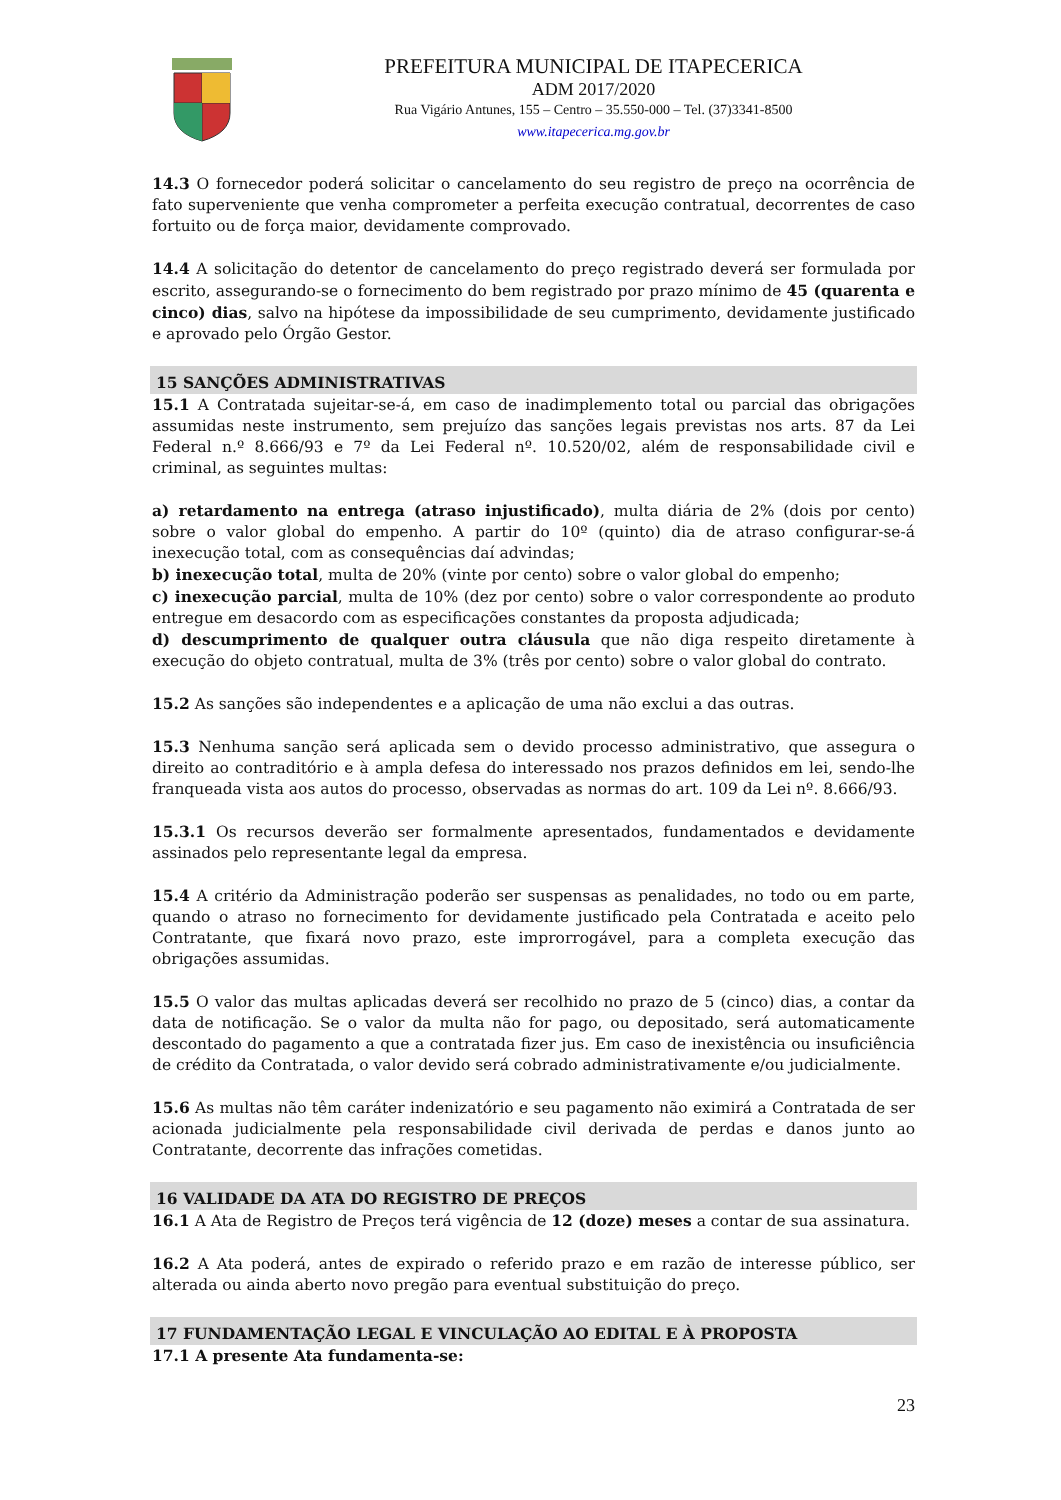PREFEITURA MUNICIPAL DE ITAPECERICA
ADM 2017/2020
Rua Vigário Antunes, 155 – Centro – 35.550-000 – Tel. (37)3341-8500
www.itapecerica.mg.gov.br
14.3 O fornecedor poderá solicitar o cancelamento do seu registro de preço na ocorrência de fato superveniente que venha comprometer a perfeita execução contratual, decorrentes de caso fortuito ou de força maior, devidamente comprovado.
14.4 A solicitação do detentor de cancelamento do preço registrado deverá ser formulada por escrito, assegurando-se o fornecimento do bem registrado por prazo mínimo de 45 (quarenta e cinco) dias, salvo na hipótese da impossibilidade de seu cumprimento, devidamente justificado e aprovado pelo Órgão Gestor.
15 SANÇÕES ADMINISTRATIVAS
15.1 A Contratada sujeitar-se-á, em caso de inadimplemento total ou parcial das obrigações assumidas neste instrumento, sem prejuízo das sanções legais previstas nos arts. 87 da Lei Federal n.º 8.666/93 e 7º da Lei Federal nº. 10.520/02, além de responsabilidade civil e criminal, as seguintes multas:
a) retardamento na entrega (atraso injustificado), multa diária de 2% (dois por cento) sobre o valor global do empenho. A partir do 10º (quinto) dia de atraso configurar-se-á inexecução total, com as consequências daí advindas;
b) inexecução total, multa de 20% (vinte por cento) sobre o valor global do empenho;
c) inexecução parcial, multa de 10% (dez por cento) sobre o valor correspondente ao produto entregue em desacordo com as especificações constantes da proposta adjudicada;
d) descumprimento de qualquer outra cláusula que não diga respeito diretamente à execução do objeto contratual, multa de 3% (três por cento) sobre o valor global do contrato.
15.2 As sanções são independentes e a aplicação de uma não exclui a das outras.
15.3 Nenhuma sanção será aplicada sem o devido processo administrativo, que assegura o direito ao contraditório e à ampla defesa do interessado nos prazos definidos em lei, sendo-lhe franqueada vista aos autos do processo, observadas as normas do art. 109 da Lei nº. 8.666/93.
15.3.1 Os recursos deverão ser formalmente apresentados, fundamentados e devidamente assinados pelo representante legal da empresa.
15.4 A critério da Administração poderão ser suspensas as penalidades, no todo ou em parte, quando o atraso no fornecimento for devidamente justificado pela Contratada e aceito pelo Contratante, que fixará novo prazo, este improrrogável, para a completa execução das obrigações assumidas.
15.5 O valor das multas aplicadas deverá ser recolhido no prazo de 5 (cinco) dias, a contar da data de notificação. Se o valor da multa não for pago, ou depositado, será automaticamente descontado do pagamento a que a contratada fizer jus. Em caso de inexistência ou insuficiência de crédito da Contratada, o valor devido será cobrado administrativamente e/ou judicialmente.
15.6 As multas não têm caráter indenizatório e seu pagamento não eximirá a Contratada de ser acionada judicialmente pela responsabilidade civil derivada de perdas e danos junto ao Contratante, decorrente das infrações cometidas.
16 VALIDADE DA ATA DO REGISTRO DE PREÇOS
16.1 A Ata de Registro de Preços terá vigência de 12 (doze) meses a contar de sua assinatura.
16.2 A Ata poderá, antes de expirado o referido prazo e em razão de interesse público, ser alterada ou ainda aberto novo pregão para eventual substituição do preço.
17 FUNDAMENTAÇÃO LEGAL E VINCULAÇÃO AO EDITAL E À PROPOSTA
17.1 A presente Ata fundamenta-se:
23